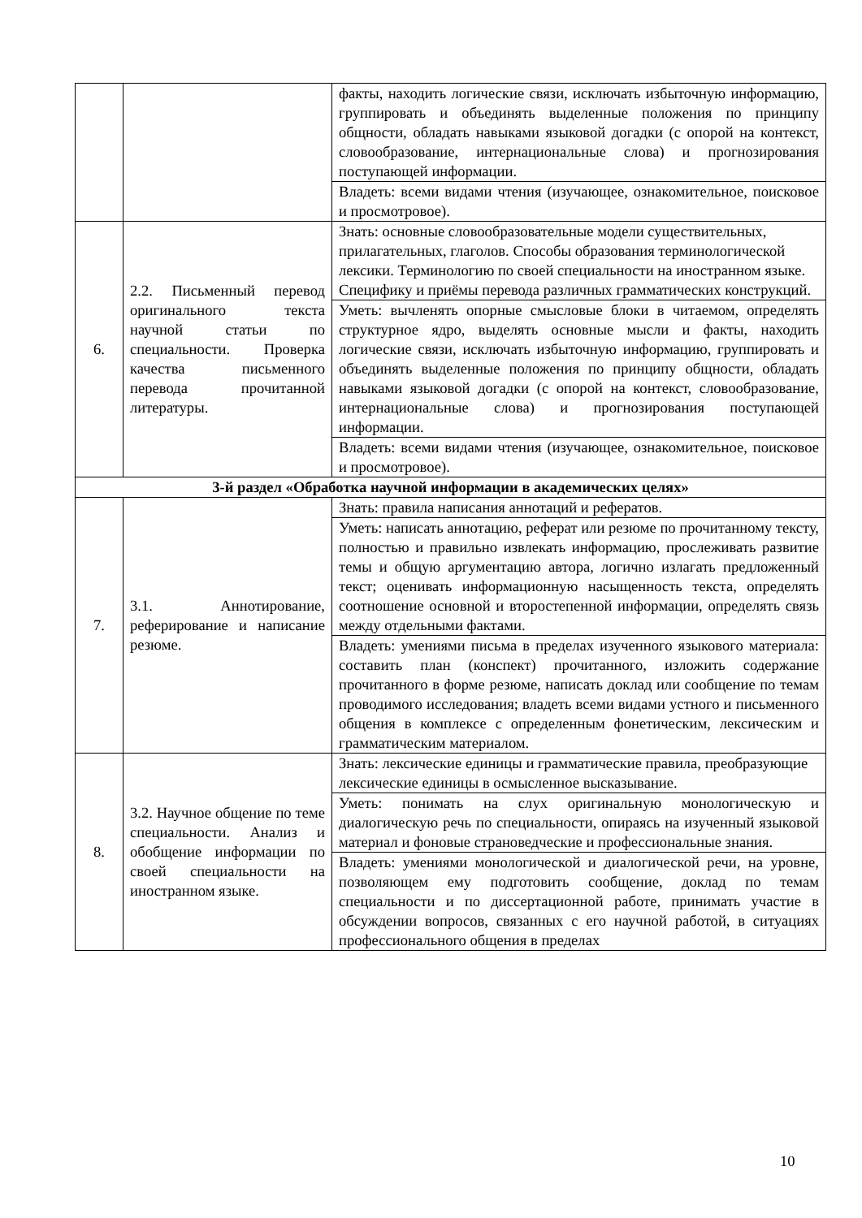| | | факты, находить логические связи, исключать избыточную информацию, группировать и объединять выделенные положения по принципу общности, обладать навыками языковой догадки (с опорой на контекст, словообразование, интернациональные слова) и прогнозирования поступающей информации. |
| | | Владеть: всеми видами чтения (изучающее, ознакомительное, поисковое и просмотровое). |
| 6. | 2.2. Письменный перевод оригинального текста научной статьи по специальности. Проверка качества письменного перевода прочитанной литературы. | Знать: основные словообразовательные модели существительных, прилагательных, глаголов. Способы образования терминологической лексики. Терминологию по своей специальности на иностранном языке. Специфику и приёмы перевода различных грамматических конструкций. |
| | | Уметь: вычленять опорные смысловые блоки в читаемом, определять структурное ядро, выделять основные мысли и факты, находить логические связи, исключать избыточную информацию, группировать и объединять выделенные положения по принципу общности, обладать навыками языковой догадки (с опорой на контекст, словообразование, интернациональные слова) и прогнозирования поступающей информации. |
| | | Владеть: всеми видами чтения (изучающее, ознакомительное, поисковое и просмотровое). |
| 3-й раздел «Обработка научной информации в академических целях» | | |
| 7. | 3.1. Аннотирование, реферирование и написание резюме. | Знать: правила написания аннотаций и рефератов. |
| | | Уметь: написать аннотацию, реферат или резюме по прочитанному тексту, полностью и правильно извлекать информацию, прослеживать развитие темы и общую аргументацию автора, логично излагать предложенный текст; оценивать информационную насыщенность текста, определять соотношение основной и второстепенной информации, определять связь между отдельными фактами. |
| | | Владеть: умениями письма в пределах изученного языкового материала: составить план (конспект) прочитанного, изложить содержание прочитанного в форме резюме, написать доклад или сообщение по темам проводимого исследования; владеть всеми видами устного и письменного общения в комплексе с определенным фонетическим, лексическим и грамматическим материалом. |
| 8. | 3.2. Научное общение по теме специальности. Анализ и обобщение информации по своей специальности на иностранном языке. | Знать: лексические единицы и грамматические правила, преобразующие лексические единицы в осмысленное высказывание. |
| | | Уметь: понимать на слух оригинальную монологическую и диалогическую речь по специальности, опираясь на изученный языковой материал и фоновые страноведческие и профессиональные знания. |
| | | Владеть: умениями монологической и диалогической речи, на уровне, позволяющем ему подготовить сообщение, доклад по темам специальности и по диссертационной работе, принимать участие в обсуждении вопросов, связанных с его научной работой, в ситуациях профессионального общения в пределах |
10